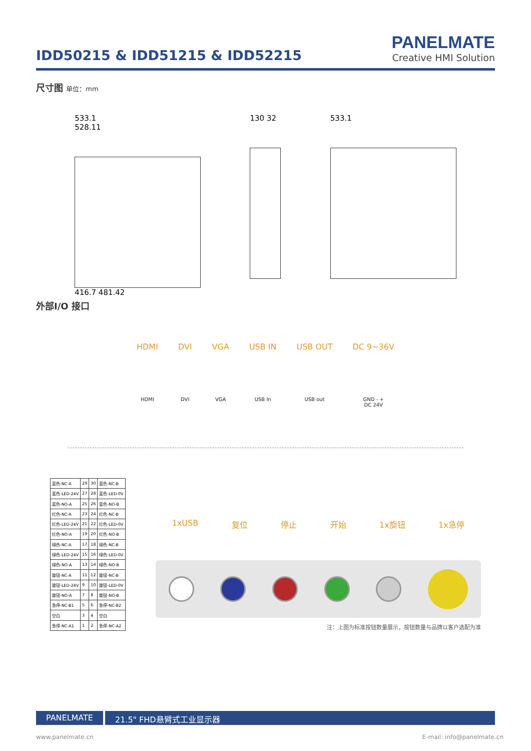IDD50215 & IDD51215 & IDD52215
PANELMATE
Creative HMI Solution
尺寸图 单位：mm
533.1
528.11
416.7 481.42
130 32 533.1
外部I/O 接口
HDMI
HDMI
DVI
DVI
VGA
VGA
USB IN
USB In
USB OUT
USB out
DC 9~36V
GND - +
DC 24V
| 蓝色-NC-A | 29 | 30 | 蓝色-NC-B |
| 蓝色-LED-24V | 27 | 28 | 蓝色-LED-0V |
| 蓝色-NO-A | 25 | 26 | 蓝色-NO-B |
| 红色-NC-A | 23 | 24 | 红色-NC-B |
| 红色-LED-24V | 21 | 22 | 红色-LED-0V |
| 红色-NO-A | 19 | 20 | 红色-NO-B |
| 绿色-NC-A | 17 | 18 | 绿色-NC-B |
| 绿色-LED-24V | 15 | 16 | 绿色-LED-0V |
| 绿色-NO-A | 13 | 14 | 绿色-NO-B |
| 旋钮-NC-A | 11 | 12 | 旋钮-NC-B |
| 旋钮-LED-24V | 9 | 10 | 旋钮-LED-0V |
| 旋钮-NO-A | 7 | 8 | 旋钮-NO-B |
| 急停-NC-B1 | 5 | 6 | 急停-NC-B2 |
| 空白 | 3 | 4 | 空白 |
| 急停-NC-A1 | 1 | 2 | 急停-NC-A2 |
1xUSB 复位 停止 开始 1x旋钮 1x急停
注：上图为标准按钮数量展示，按钮数量与品牌以客户选配为准
PANELMATE 21.5" FHD悬臂式工业显示器
www.panelmate.cn E-mail: info@panelmate.cn